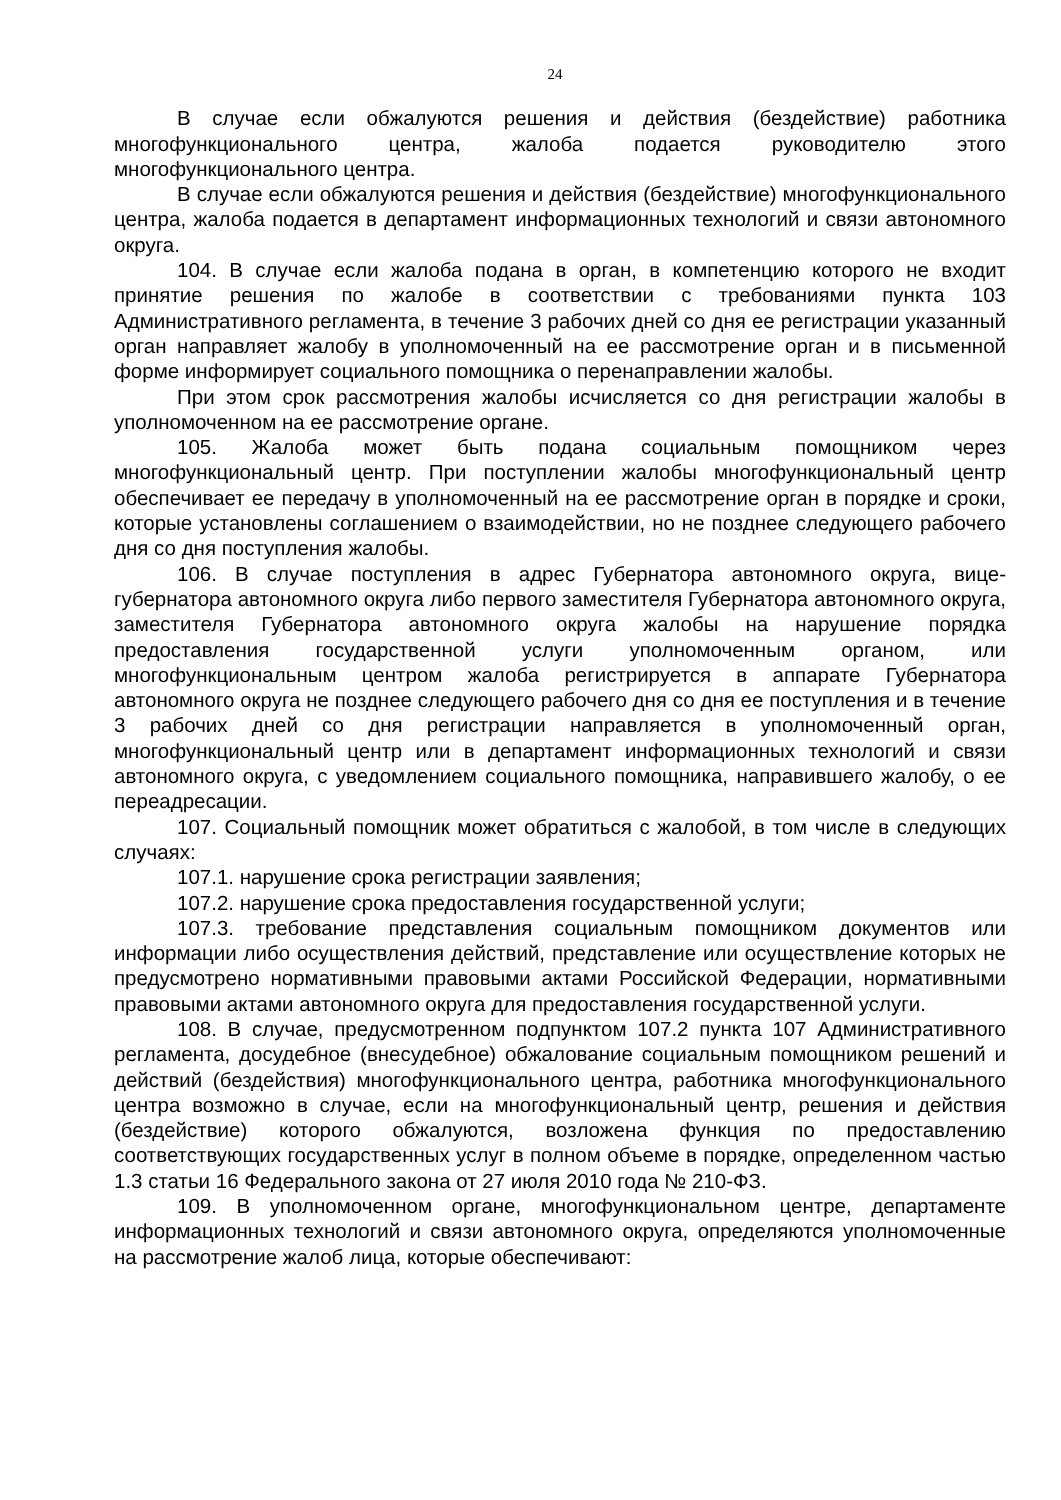24
В случае если обжалуются решения и действия (бездействие) работника многофункционального центра, жалоба подается руководителю этого многофункционального центра.
В случае если обжалуются решения и действия (бездействие) многофункционального центра, жалоба подается в департамент информационных технологий и связи автономного округа.
104. В случае если жалоба подана в орган, в компетенцию которого не входит принятие решения по жалобе в соответствии с требованиями пункта 103 Административного регламента, в течение 3 рабочих дней со дня ее регистрации указанный орган направляет жалобу в уполномоченный на ее рассмотрение орган и в письменной форме информирует социального помощника о перенаправлении жалобы.
При этом срок рассмотрения жалобы исчисляется со дня регистрации жалобы в уполномоченном на ее рассмотрение органе.
105. Жалоба может быть подана социальным помощником через многофункциональный центр. При поступлении жалобы многофункциональный центр обеспечивает ее передачу в уполномоченный на ее рассмотрение орган в порядке и сроки, которые установлены соглашением о взаимодействии, но не позднее следующего рабочего дня со дня поступления жалобы.
106. В случае поступления в адрес Губернатора автономного округа, вице-губернатора автономного округа либо первого заместителя Губернатора автономного округа, заместителя Губернатора автономного округа жалобы на нарушение порядка предоставления государственной услуги уполномоченным органом, или многофункциональным центром жалоба регистрируется в аппарате Губернатора автономного округа не позднее следующего рабочего дня со дня ее поступления и в течение 3 рабочих дней со дня регистрации направляется в уполномоченный орган, многофункциональный центр или в департамент информационных технологий и связи автономного округа, с уведомлением социального помощника, направившего жалобу, о ее переадресации.
107. Социальный помощник может обратиться с жалобой, в том числе в следующих случаях:
107.1. нарушение срока регистрации заявления;
107.2. нарушение срока предоставления государственной услуги;
107.3. требование представления социальным помощником документов или информации либо осуществления действий, представление или осуществление которых не предусмотрено нормативными правовыми актами Российской Федерации, нормативными правовыми актами автономного округа для предоставления государственной услуги.
108. В случае, предусмотренном подпунктом 107.2 пункта 107 Административного регламента, досудебное (внесудебное) обжалование социальным помощником решений и действий (бездействия) многофункционального центра, работника многофункционального центра возможно в случае, если на многофункциональный центр, решения и действия (бездействие) которого обжалуются, возложена функция по предоставлению соответствующих государственных услуг в полном объеме в порядке, определенном частью 1.3 статьи 16 Федерального закона от 27 июля 2010 года № 210-ФЗ.
109. В уполномоченном органе, многофункциональном центре, департаменте информационных технологий и связи автономного округа, определяются уполномоченные на рассмотрение жалоб лица, которые обеспечивают: